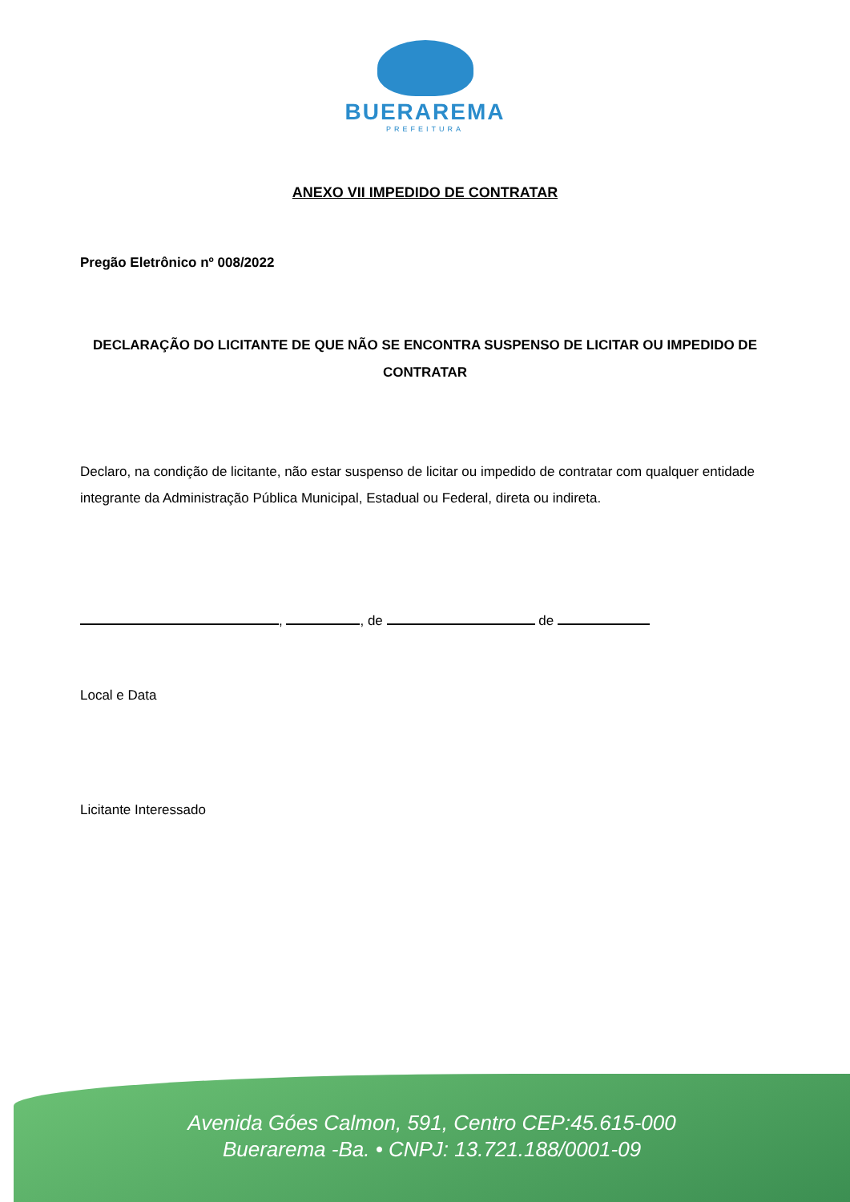BUERAREMA
PREFEITURA
ANEXO VII IMPEDIDO DE CONTRATAR
Pregão Eletrônico nº 008/2022
DECLARAÇÃO DO LICITANTE DE QUE NÃO SE ENCONTRA SUSPENSO DE LICITAR OU IMPEDIDO DE
CONTRATAR
Declaro, na condição de licitante, não estar suspenso de licitar ou impedido de contratar com qualquer entidade integrante da Administração Pública Municipal, Estadual ou Federal, direta ou indireta.
, , de de
Local e Data
Licitante Interessado
Avenida Góes Calmon, 591, Centro CEP:45.615-000
Buerarema -Ba. • CNPJ: 13.721.188/0001-09